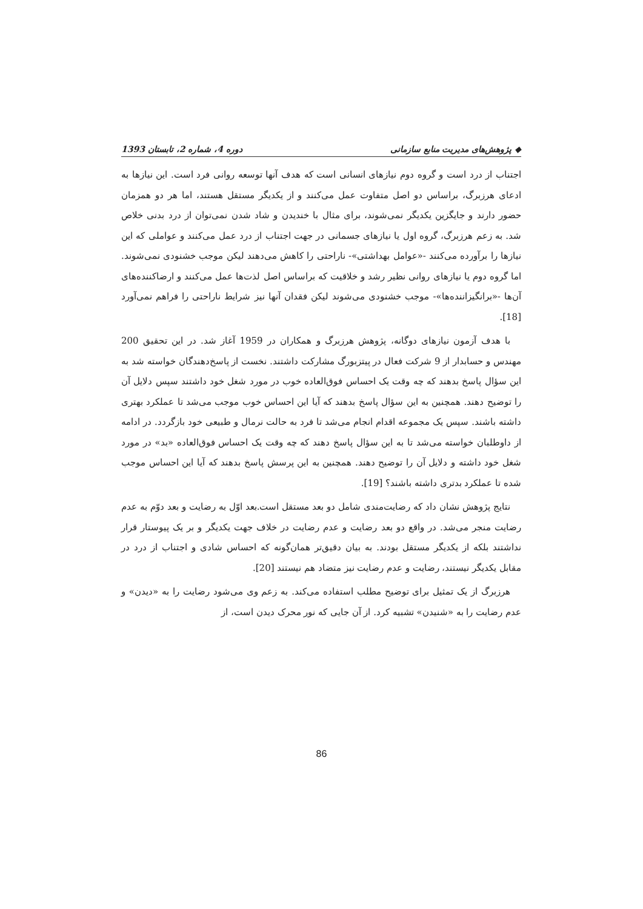◆ پژوهش‌های مدیریت منابع سازمانی دوره 4، شماره 2، تابستان 1393
اجتناب از درد است و گروه دوم نیازهای انسانی است که هدف آنها توسعه روانی فرد است. این نیازها به ادعای هرزبرگ، براساس دو اصل متفاوت عمل می‌کنند و از یکدیگر مستقل هستند، اما هر دو همزمان حضور دارند و جایگزین یکدیگر نمی‌شوند، برای مثال با خندیدن و شاد شدن نمی‌توان از درد بدنی خلاص شد. به زعم هرزبرگ، گروه اول یا نیازهای جسمانی در جهت اجتناب از درد عمل می‌کنند و عواملی که این نیازها را برآورده می‌کنند -«عوامل بهداشتی»- ناراحتی را کاهش می‌دهند لیکن موجب خشنودی نمی‌شوند. اما گروه دوم یا نیازهای روانی نظیر رشد و خلاقیت که براساس اصل لذت‌ها عمل می‌کنند و ارضاکننده‌های آن‌ها -«برانگیزاننده‌ها»- موجب خشنودی می‌شوند لیکن فقدان آنها نیز شرایط ناراحتی را فراهم نمی‌آورد [18].
با هدف آزمون نیازهای دوگانه، پژوهش هرزبرگ و همکاران در 1959 آغاز شد. در این تحقیق 200 مهندس و حسابدار از 9 شرکت فعال در پیتزبورگ مشارکت داشتند. نخست از پاسخ‌دهندگان خواسته شد به این سؤال پاسخ بدهند که چه وقت یک احساس فوق‌العاده خوب در مورد شغل خود داشتند سپس دلایل آن را توضیح دهند. همچنین به این سؤال پاسخ بدهند که آیا این احساس خوب موجب می‌شد تا عملکرد بهتری داشته باشند. سپس یک مجموعه اقدام انجام می‌شد تا فرد به حالت نرمال و طبیعی خود بازگردد. در ادامه از داوطلبان خواسته می‌شد تا به این سؤال پاسخ دهند که چه وقت یک احساس فوق‌العاده «بد» در مورد شغل خود داشته و دلایل آن را توضیح دهند. همچنین به این پرسش پاسخ بدهند که آیا این احساس موجب شده تا عملکرد بدتری داشته باشند؟ [19].
نتایج پژوهش نشان داد که رضایت‌مندی شامل دو بعد مستقل است.بعد اوّل به رضایت و بعد دوّم به عدم رضایت منجر می‌شد. در واقع دو بعد رضایت و عدم رضایت در خلاف جهت یکدیگر و بر یک پیوستار قرار نداشتند بلکه از یکدیگر مستقل بودند. به بیان دقیق‌تر همان‌گونه که احساس شادی و اجتناب از درد در مقابل یکدیگر نیستند، رضایت و عدم رضایت نیز متضاد هم نیستند [20].
هرزبرگ از یک تمثیل برای توضیح مطلب استفاده می‌کند. به زعم وی می‌شود رضایت را به «دیدن» و عدم رضایت را به «شنیدن» تشبیه کرد. از آن جایی که نور محرک دیدن است، از
86